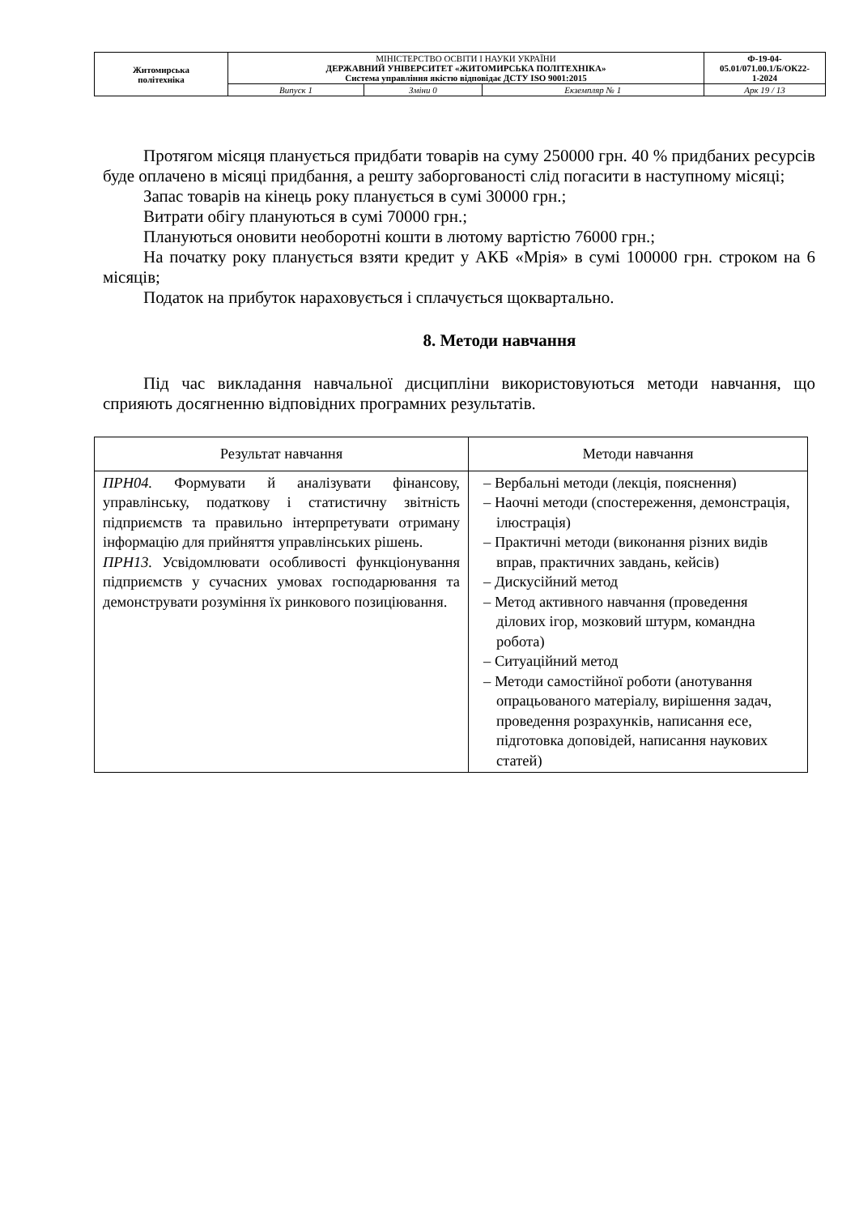| Житомирська політехніка | МІНІСТЕРСТВО ОСВІТИ І НАУКИ УКРАЇНИ ДЕРЖАВНИЙ УНІВЕРСИТЕТ «ЖИТОМИРСЬКА ПОЛІТЕХНІКА» Система управління якістю відповідає ДСТУ ISO 9001:2015 | | | Ф-19-04- 05.01/071.00.1/Б/ОК22- 1-2024 |
| | Випуск 1 | Зміни 0 | Екземпляр № 1 | Арк 19 / 13 |
Протягом місяця планується придбати товарів на суму 250000 грн. 40 % придбаних ресурсів буде оплачено в місяці придбання, а решту заборгованості слід погасити в наступному місяці;
Запас товарів на кінець року планується в сумі 30000 грн.;
Витрати обігу плануються в сумі 70000 грн.;
Плануються оновити необоротні кошти в лютому вартістю 76000 грн.;
На початку року планується взяти кредит у АКБ «Мрія» в сумі 100000 грн. строком на 6 місяців;
Податок на прибуток нараховується і сплачується щоквартально.
8. Методи навчання
Під час викладання навчальної дисципліни використовуються методи навчання, що сприяють досягненню відповідних програмних результатів.
| Результат навчання | Методи навчання |
| --- | --- |
| ПРН04. Формувати й аналізувати фінансову, управлінську, податкову і статистичну звітність підприємств та правильно інтерпретувати отриману інформацію для прийняття управлінських рішень. ПРН13. Усвідомлювати особливості функціонування підприємств у сучасних умовах господарювання та демонструвати розуміння їх ринкового позиціювання. | – Вербальні методи (лекція, пояснення) – Наочні методи (спостереження, демонстрація, ілюстрація) – Практичні методи (виконання різних видів вправ, практичних завдань, кейсів) – Дискусійний метод – Метод активного навчання (проведення ділових ігор, мозковий штурм, командна робота) – Ситуаційний метод – Методи самостійної роботи (анотування опрацьованого матеріалу, вирішення задач, проведення розрахунків, написання есе, підготовка доповідей, написання наукових статей) |